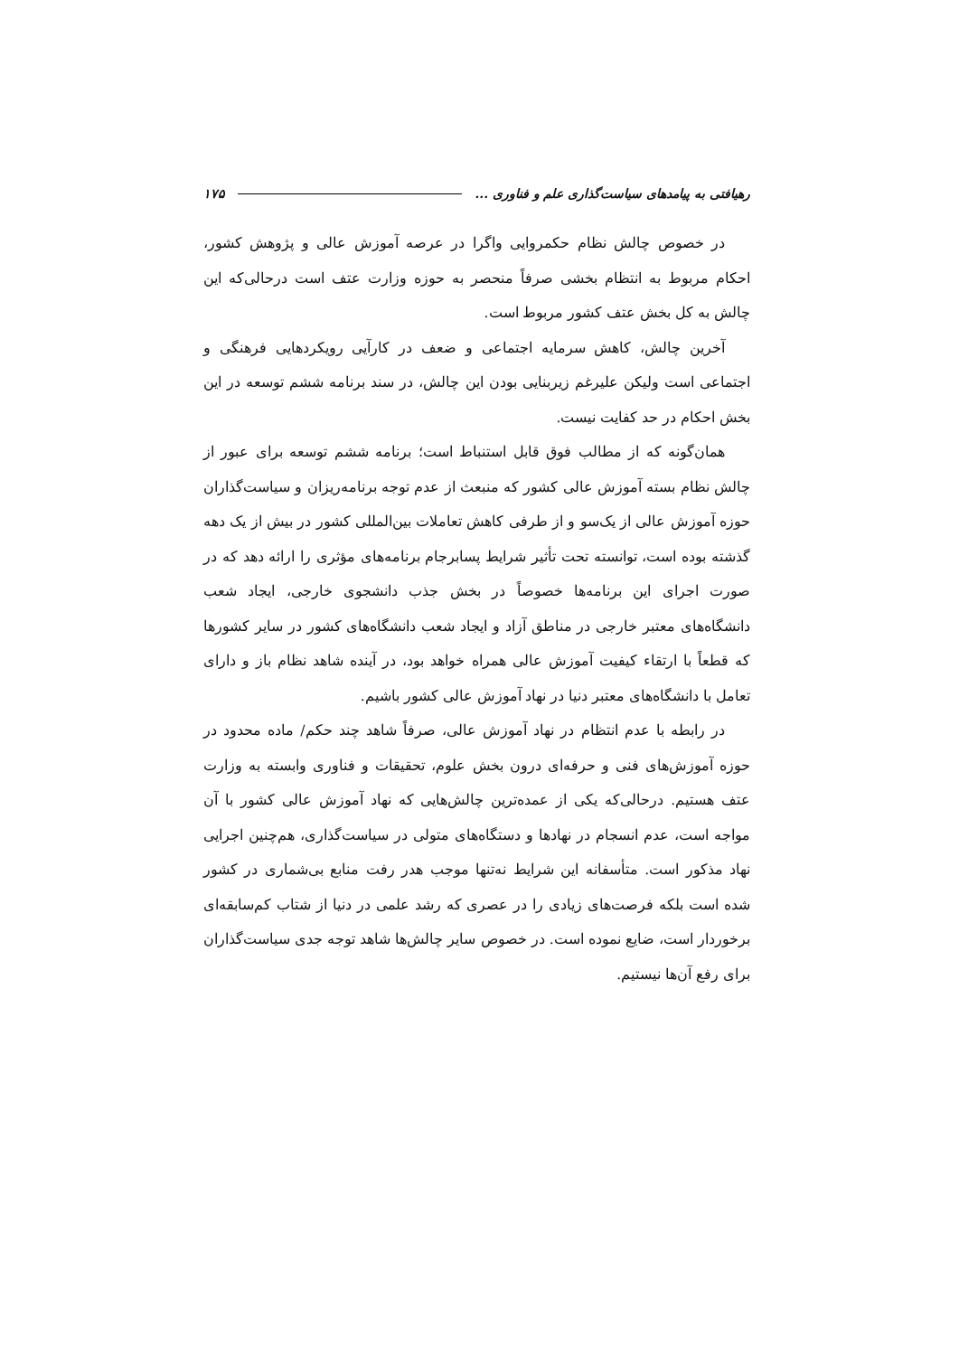رهیافتی به پیامدهای سیاست‌گذاری علم و فناوری ... ۱۷۵
در خصوص چالش نظام حکمروایی واگرا در عرصه آموزش عالی و پژوهش کشور، احکام مربوط به انتظام بخشی صرفاً منحصر به حوزه وزارت عتف است درحالی‌که این چالش به کل بخش عتف کشور مربوط است.
آخرین چالش، کاهش سرمایه اجتماعی و ضعف در کارآیی رویکردهایی فرهنگی و اجتماعی است ولیکن علیرغم زیربنایی بودن این چالش، در سند برنامه ششم توسعه در این بخش احکام در حد کفایت نیست.
همان‌گونه که از مطالب فوق قابل استنباط است؛ برنامه ششم توسعه برای عبور از چالش نظام بسته آموزش عالی کشور که منبعث از عدم توجه برنامه‌ریزان و سیاست‌گذاران حوزه آموزش عالی از یک‌سو و از طرفی کاهش تعاملات بین‌المللی کشور در بیش از یک دهه گذشته بوده است، توانسته تحت تأثیر شرایط پسابرجام برنامه‌های مؤثری را ارائه دهد که در صورت اجرای این برنامه‌ها خصوصاً در بخش جذب دانشجوی خارجی، ایجاد شعب دانشگاه‌های معتبر خارجی در مناطق آزاد و ایجاد شعب دانشگاه‌های کشور در سایر کشورها که قطعاً با ارتقاء کیفیت آموزش عالی همراه خواهد بود، در آینده شاهد نظام باز و دارای تعامل با دانشگاه‌های معتبر دنیا در نهاد آموزش عالی کشور باشیم.
در رابطه با عدم انتظام در نهاد آموزش عالی، صرفاً شاهد چند حکم/ ماده محدود در حوزه آموزش‌های فنی و حرفه‌ای درون بخش علوم، تحقیقات و فناوری وابسته به وزارت عتف هستیم. درحالی‌که یکی از عمده‌ترین چالش‌هایی که نهاد آموزش عالی کشور با آن مواجه است، عدم انسجام در نهادها و دستگاه‌های متولی در سیاست‌گذاری، هم‌چنین اجرایی نهاد مذکور است. متأسفانه این شرایط نه‌تنها موجب هدر رفت منابع بی‌شماری در کشور شده است بلکه فرصت‌های زیادی را در عصری که رشد علمی در دنیا از شتاب کم‌سابقه‌ای برخوردار است، ضایع نموده است. در خصوص سایر چالش‌ها شاهد توجه جدی سیاست‌گذاران برای رفع آن‌ها نیستیم.